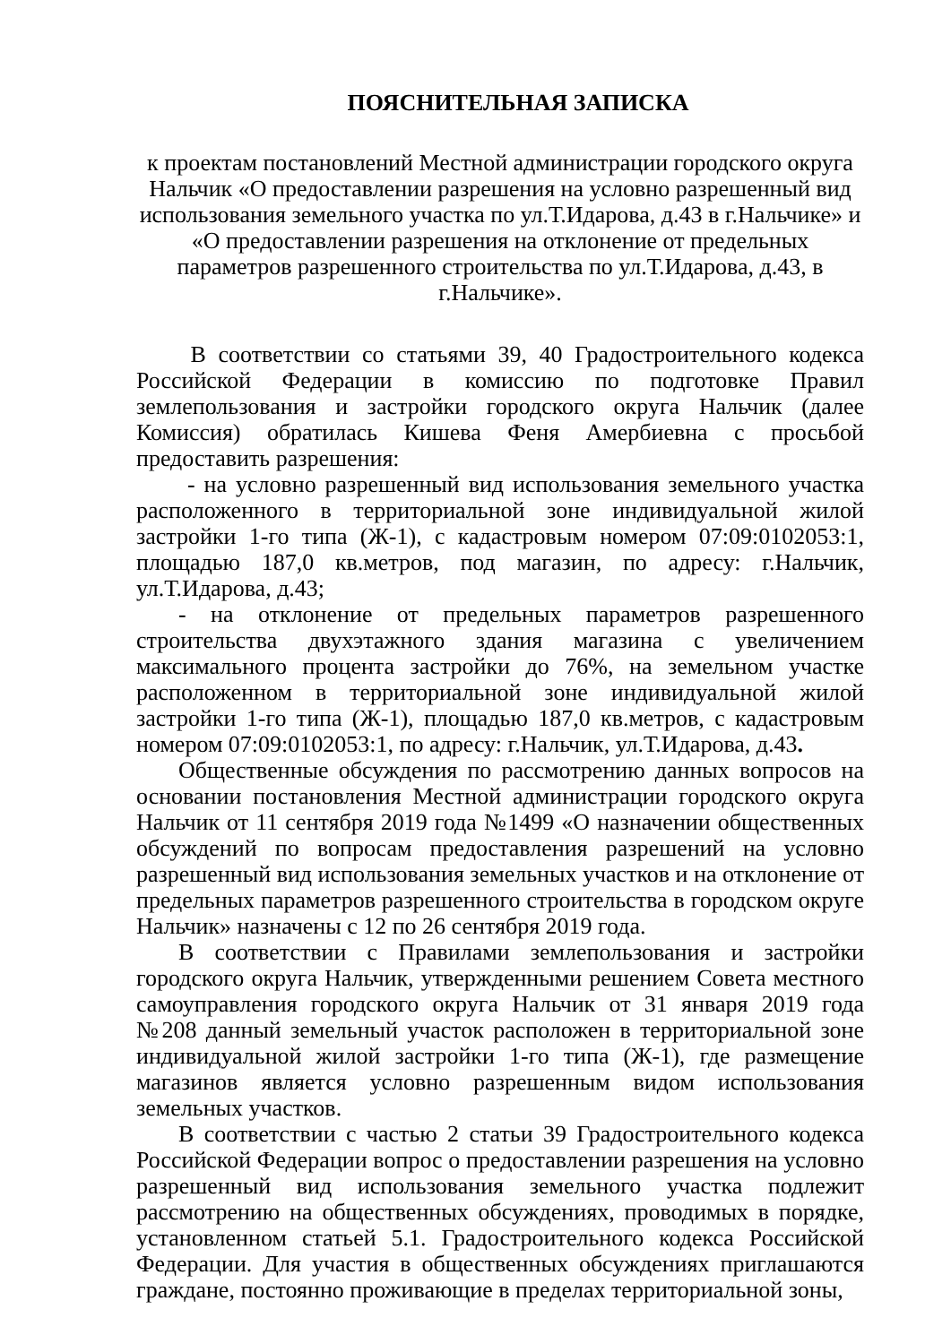ПОЯСНИТЕЛЬНАЯ ЗАПИСКА
к проектам постановлений Местной администрации городского округа Нальчик «О предоставлении разрешения на условно разрешенный вид использования земельного участка по ул.Т.Идарова, д.43 в г.Нальчике» и «О предоставлении разрешения на отклонение от предельных параметров разрешенного строительства по ул.Т.Идарова, д.43, в г.Нальчике».
В соответствии со статьями 39, 40 Градостроительного кодекса Российской Федерации в комиссию по подготовке Правил землепользования и застройки городского округа Нальчик (далее Комиссия) обратилась Кишева Феня Амербиевна с просьбой предоставить разрешения:
- на условно разрешенный вид использования земельного участка расположенного в территориальной зоне индивидуальной жилой застройки 1-го типа (Ж-1), с кадастровым номером 07:09:0102053:1, площадью 187,0 кв.метров, под магазин, по адресу: г.Нальчик, ул.Т.Идарова, д.43;
- на отклонение от предельных параметров разрешенного строительства двухэтажного здания магазина с увеличением максимального процента застройки до 76%, на земельном участке расположенном в территориальной зоне индивидуальной жилой застройки 1-го типа (Ж-1), площадью 187,0 кв.метров, с кадастровым номером 07:09:0102053:1, по адресу: г.Нальчик, ул.Т.Идарова, д.43.
Общественные обсуждения по рассмотрению данных вопросов на основании постановления Местной администрации городского округа Нальчик от 11 сентября 2019 года №1499 «О назначении общественных обсуждений по вопросам предоставления разрешений на условно разрешенный вид использования земельных участков и на отклонение от предельных параметров разрешенного строительства в городском округе Нальчик» назначены с 12 по 26 сентября 2019 года.
В соответствии с Правилами землепользования и застройки городского округа Нальчик, утвержденными решением Совета местного самоуправления городского округа Нальчик от 31 января 2019 года №208 данный земельный участок расположен в территориальной зоне индивидуальной жилой застройки 1-го типа (Ж-1), где размещение магазинов является условно разрешенным видом использования земельных участков.
В соответствии с частью 2 статьи 39 Градостроительного кодекса Российской Федерации вопрос о предоставлении разрешения на условно разрешенный вид использования земельного участка подлежит рассмотрению на общественных обсуждениях, проводимых в порядке, установленном статьей 5.1. Градостроительного кодекса Российской Федерации. Для участия в общественных обсуждениях приглашаются граждане, постоянно проживающие в пределах территориальной зоны,